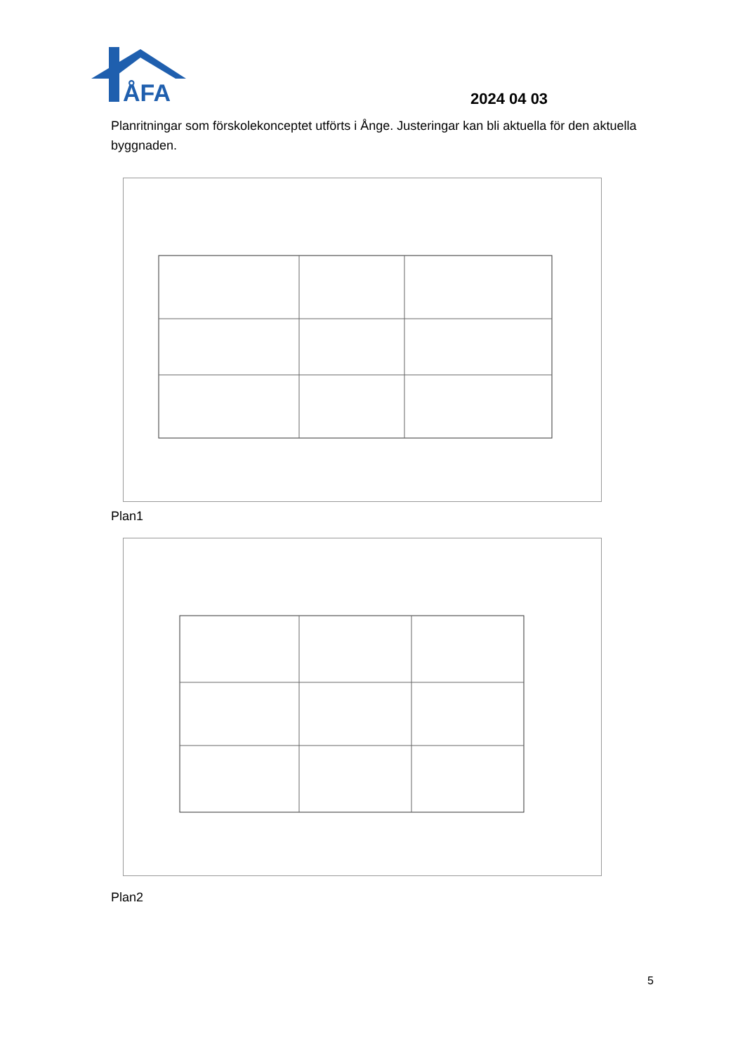ÅFA
2024 04 03
Planritningar som förskolekonceptet utförts i Ånge. Justeringar kan bli aktuella för den aktuella byggnaden.
Plan1
Plan2
5